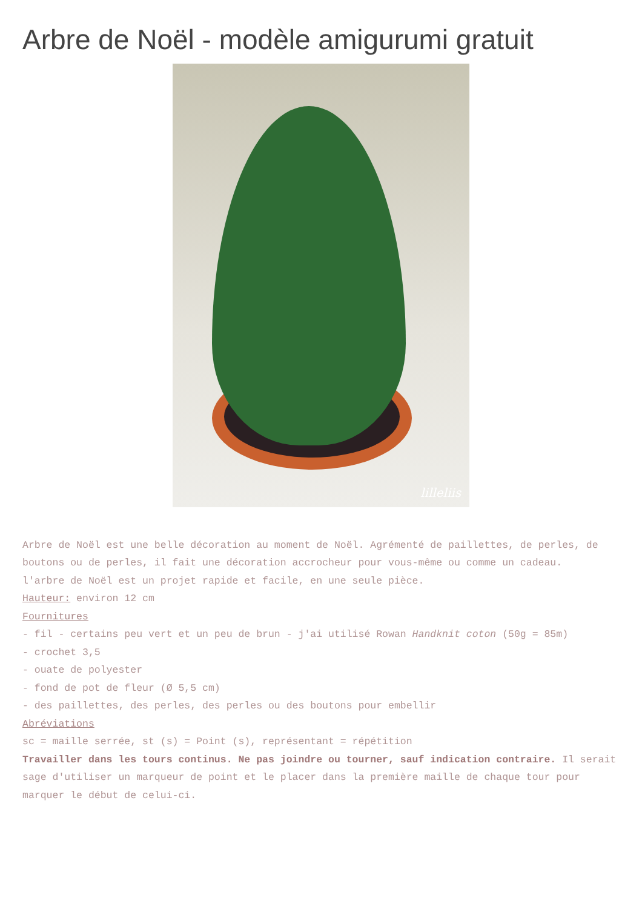Arbre de Noël - modèle amigurumi gratuit
lilleliis
Arbre de Noël est une belle décoration au moment de Noël. Agrémenté de paillettes, de perles, de boutons ou de perles, il fait une décoration accrocheur pour vous-même ou comme un cadeau.
l'arbre de Noël est un projet rapide et facile, en une seule pièce.
Hauteur: environ 12 cm
Fournitures
- fil - certains peu vert et un peu de brun - j'ai utilisé Rowan Handknit coton (50g = 85m)
- crochet 3,5
- ouate de polyester
- fond de pot de fleur (Ø 5,5 cm)
- des paillettes, des perles, des perles ou des boutons pour embellir
Abréviations
sc = maille serrée, st (s) = Point (s), représentant = répétition
Travailler dans les tours continus. Ne pas joindre ou tourner, sauf indication contraire. Il serait sage d'utiliser un marqueur de point et le placer dans la première maille de chaque tour pour marquer le début de celui-ci.